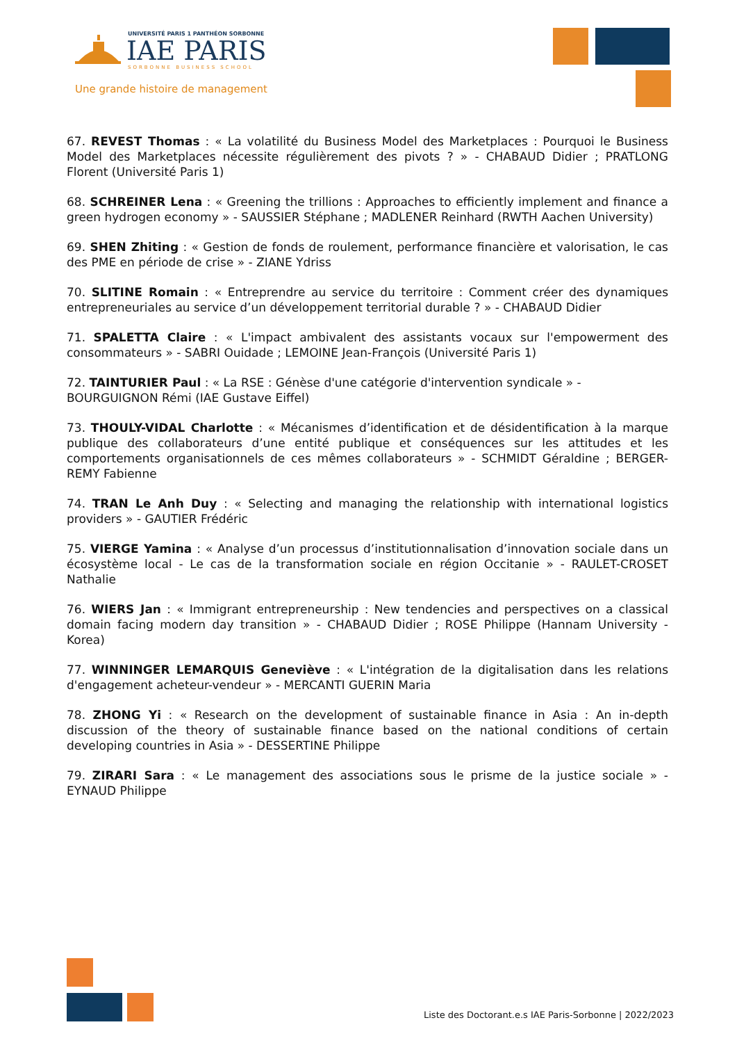UNIVERSITÉ PARIS 1 PANTHÉON SORBONNE
IAE PARIS
SORBONNE BUSINESS SCHOOL
Une grande histoire de management
67. REVEST Thomas : « La volatilité du Business Model des Marketplaces : Pourquoi le Business Model des Marketplaces nécessite régulièrement des pivots ? » - CHABAUD Didier ; PRATLONG Florent (Université Paris 1)
68. SCHREINER Lena : « Greening the trillions : Approaches to efficiently implement and finance a green hydrogen economy » - SAUSSIER Stéphane ; MADLENER Reinhard (RWTH Aachen University)
69. SHEN Zhiting : « Gestion de fonds de roulement, performance financière et valorisation, le cas des PME en période de crise » - ZIANE Ydriss
70. SLITINE Romain : « Entreprendre au service du territoire : Comment créer des dynamiques entrepreneuriales au service d’un développement territorial durable ? » - CHABAUD Didier
71. SPALETTA Claire : « L'impact ambivalent des assistants vocaux sur l'empowerment des consommateurs » - SABRI Ouidade ; LEMOINE Jean-François (Université Paris 1)
72. TAINTURIER Paul : « La RSE : Génèse d'une catégorie d'intervention syndicale » - BOURGUIGNON Rémi (IAE Gustave Eiffel)
73. THOULY-VIDAL Charlotte : « Mécanismes d’identification et de désidentification à la marque publique des collaborateurs d’une entité publique et conséquences sur les attitudes et les comportements organisationnels de ces mêmes collaborateurs » - SCHMIDT Géraldine ; BERGER-REMY Fabienne
74. TRAN Le Anh Duy : « Selecting and managing the relationship with international logistics providers » - GAUTIER Frédéric
75. VIERGE Yamina : « Analyse d’un processus d’institutionnalisation d’innovation sociale dans un écosystème local - Le cas de la transformation sociale en région Occitanie » - RAULET-CROSET Nathalie
76. WIERS Jan : « Immigrant entrepreneurship : New tendencies and perspectives on a classical domain facing modern day transition » - CHABAUD Didier ; ROSE Philippe (Hannam University - Korea)
77. WINNINGER LEMARQUIS Geneviève : « L'intégration de la digitalisation dans les relations d'engagement acheteur-vendeur » - MERCANTI GUERIN Maria
78. ZHONG Yi : « Research on the development of sustainable finance in Asia : An in-depth discussion of the theory of sustainable finance based on the national conditions of certain developing countries in Asia » - DESSERTINE Philippe
79. ZIRARI Sara : « Le management des associations sous le prisme de la justice sociale » - EYNAUD Philippe
Liste des Doctorant.e.s IAE Paris-Sorbonne | 2022/2023